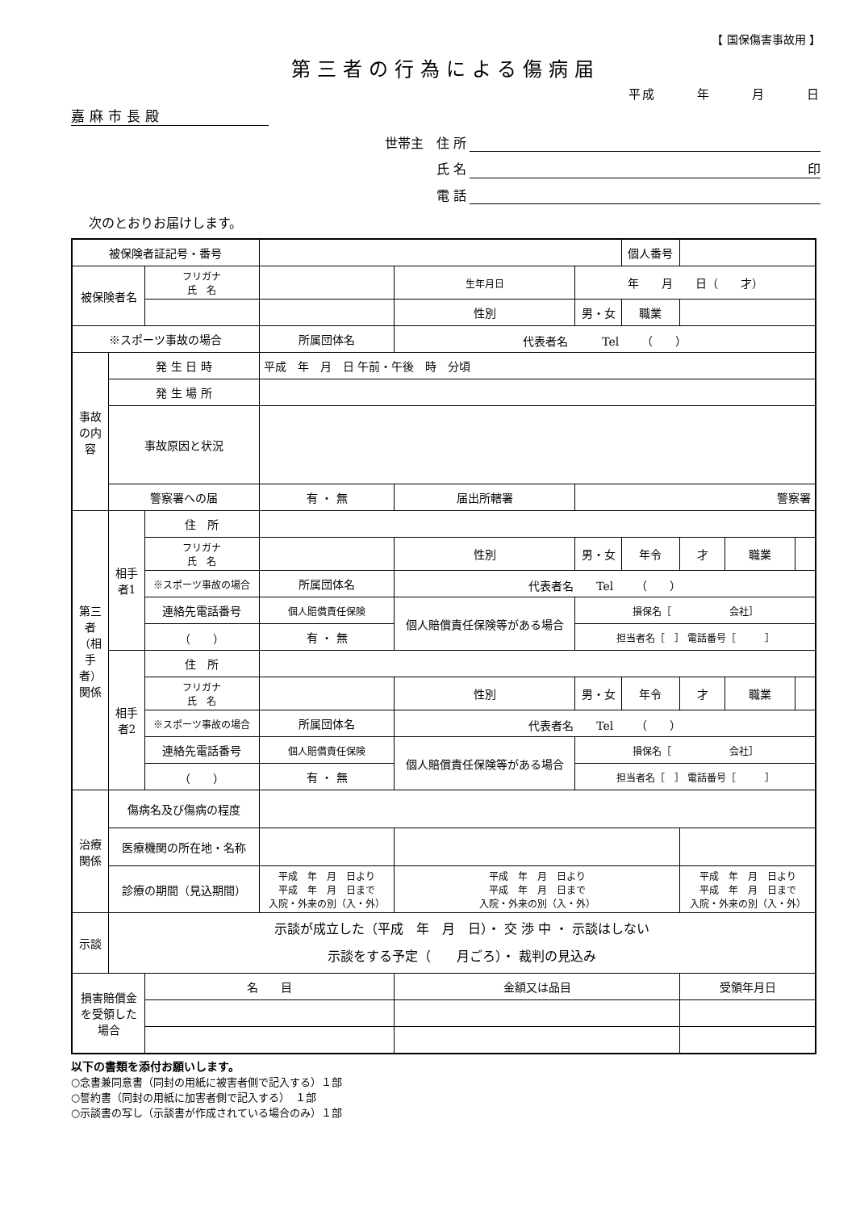【 国保傷害事故用 】
第三者の行為による傷病届
平成　　　年　　　月　　　日
嘉麻市長殿
世帯主　住 所
氏 名 印
電 話
次のとおりお届けします。
| 被保険者証記号・番号 | | | | | | | 個人番号 | | | |
| 被保険者名 | | フリガナ 氏 名 | | | 生年月日 | 年 月 日（ 才） | | | | |
| | | | | | 性別 | 男・女 | 職業 | | | |
| ※スポーツ事故の場合 | | | 所属団体名 | 代表者名 Tel （ ） | | | | | | |
| 事故の内容 | 発 生 日 時 | | 平成 年 月 日 午前・午後 時 分頃 | | | | | | | |
| | 発 生 場 所 | | | | | | | | | |
| | 事故原因と状況 | | | | | | | | | |
| | 警察署への届 | | 有 ・ 無 | 届出所轄署 | | 警察署 | | | | |
| 第三者（相手者）関係 | 相手者1 | 住 所 | | | | | | | | |
| | | フリガナ 氏 名 | | | 性別 | 男・女 | 年令 | 才 | 職業 | |
| | | ※スポーツ事故の場合 | 所属団体名 | 代表者名 Tel （ ） | | | | | | |
| | | 連絡先電話番号 | 個人賠償責任保険 | 個人賠償責任保険等がある場合 | | 損保名［ 会社］ | | | | |
| | | （ ） | 有 ・ 無 | | | 担当者名［ ］ 電話番号［ ］ | | | | |
| | 相手者2 | 住 所 | | | | | | | | |
| | | フリガナ 氏 名 | | | 性別 | 男・女 | 年令 | 才 | 職業 | |
| | | ※スポーツ事故の場合 | 所属団体名 | 代表者名 Tel （ ） | | | | | | |
| | | 連絡先電話番号 | 個人賠償責任保険 | 個人賠償責任保険等がある場合 | | 損保名［ 会社］ | | | | |
| | | （ ） | 有 ・ 無 | | | 担当者名［ ］ 電話番号［ ］ | | | | |
| 治療関係 | 傷病名及び傷病の程度 | | | | | | | | | |
| | 医療機関の所在地・名称 | | | | | | | | | |
| | 診療の期間（見込期間） | | 平成 年 月 日より 平成 年 月 日まで 入院・外来の別（入・外） | | 平成 年 月 日より 平成 年 月 日まで 入院・外来の別（入・外） | | | 平成 年 月 日より 平成 年 月 日まで 入院・外来の別（入・外） | | |
| 示談 | 示談が成立した（平成 年 月 日）・ 交 渉 中 ・ 示談はしない 示談をする予定（ 月ごろ）・ 裁判の見込み | | | | | | | | | |
| 損害賠償金を受領した場合 | | 名 目 | | | 金額又は品目 | | | 受領年月日 | | |
以下の書類を添付お願いします。
○念書兼同意書（同封の用紙に被害者側で記入する）１部
○誓約書（同封の用紙に加害者側で記入する）　１部
○示談書の写し（示談書が作成されている場合のみ）１部